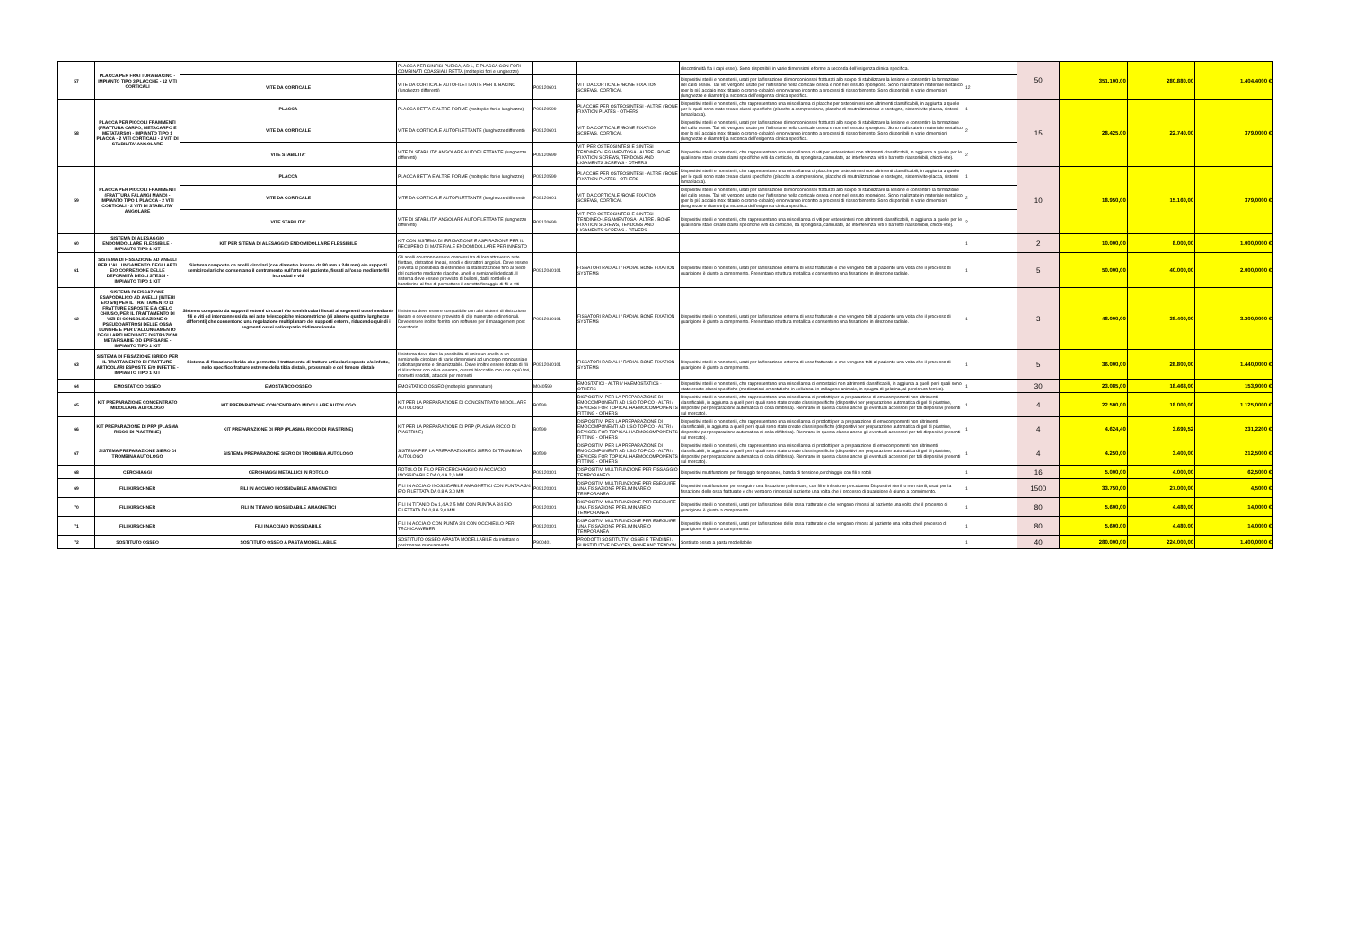| 57 | PLACCA PER FRATTURA BACINO - IMPIANTO TIPO 3 PLACCHE - 12 VITI CORTICALI | | PLACCA PER SINFISI PUBICA, AD L, E PLACCA CON FORI COMBINATI COASSIALI RETTA (molteplici fori e lunghezze) | | | discontinuità fra i capi ossei). Sono disponibili in varie dimensioni e forme a seconda dell'esigenza clinica specifica. | | 50 | 351.100,00 | 280.880,00 | 1.404,4000 € |
| | | VITE DA CORTICALE | VITE DA CORTICALE AUTOFILETTANTE PER IL BACINO (lunghezze differenti) | P09120601 | VITI DA CORTICALE /BONE FIXATION SCREWS, CORTICAL | Dispositivi sterili e non sterili, usati per la fissazione di monconi ossei fratturati allo scopo di stabilizzare la lesione e consentire la formazione del callo osseo. Tali viti vengono usate per l'infissione nella corticale ossea e non nel tessuto spongioso. Sono realizzate in materiale metallico (per lo più acciaio inox, titanio o cromo-cobalto) e non vanno incontro a processi di riassorbimento. Sono disponibili in varie dimensioni (lunghezze e diametri) a seconda dell'esigenza clinica specifica. | 12 | | | | |
| 58 | PLACCA PER PICCOLI FRAMMENTI (FRATTURA CARPO, METACARPO E METATARSO) - IMPIANTO TIPO 1 PLACCA - 2 VITI CORTICALI - 2 VITI DI STABILITA' ANGOLARE | PLACCA | PLACCA RETTA E ALTRE FORME (molteplici fori e lunghezze) | P09120599 | PLACCHE PER OSTEOSINTESI - ALTRE / BONE FIXATION PLATES - OTHERS | Dispositivi sterili e non sterili, che rappresentano una miscellanea di placche per osteosintesi non altrimenti classificabili, in aggiunta a quelle per le quali sono state create classi specifiche (placche a compressione, placche di neutralizzazione e sostegno, sistemi vite-placca, sistemi lamaplacca). | 1 | 15 | 28.425,00 | 22.740,00 | 379,0000 € |
| | | VITE DA CORTICALE | VITE DA CORTICALE AUTOFILETTANTE (lunghezze differenti) | P09120601 | VITI DA CORTICALE /BONE FIXATION SCREWS, CORTICAL | Dispositivi sterili e non sterili, usati per la fissazione di monconi ossei fratturati allo scopo di stabilizzare la lesione e consentire la formazione del callo osseo. Tali viti vengono usate per l'infissione nella corticale ossea e non nel tessuto spongioso. Sono realizzate in materiale metallico (per lo più acciaio inox, titanio o cromo-cobalto) e non vanno incontro a processi di riassorbimento. Sono disponibili in varie dimensioni (lunghezze e diametri) a seconda dell'esigenza clinica specifica. | 2 | | | | |
| | | VITE STABILITA' | VITE DI STABILITA' ANGOLARE AUTOFILETTANTE (lunghezze differenti) | P09120699 | VITI PER OSTEOSINTESI E SINTESI TENDINEO-LEGAMENTOSA - ALTRE / BONE FIXATION SCREWS, TENDONS AND LIGAMENTS SCREWS - OTHERS | Dispositivi sterili e non sterili, che rappresentano una miscellanea di viti per osteosintesi non altrimenti classificabili, in aggiunta a quelle per le quali sono state create classi specifiche (viti da corticale, da spongiosa, cannulate, ad interferenza, viti e barrette riassorbibili, chiodi-vite). | 2 | | | | |
| 59 | PLACCA PER PICCOLI FRAMMENTI (FRATTURA FALANGI MANO) - IMPIANTO TIPO 1 PLACCA - 2 VITI CORTICALI - 2 VITI DI STABILITA' ANGOLARE | PLACCA | PLACCA RETTA E ALTRE FORME (molteplici fori e lunghezze) | P09120599 | PLACCHE PER OSTEOSINTESI - ALTRE / BONE FIXATION PLATES - OTHERS | Dispositivi sterili e non sterili, che rappresentano una miscellanea di placche per osteosintesi non altrimenti classificabili, in aggiunta a quelle per le quali sono state create classi specifiche (placche a compressione, placche di neutralizzazione e sostegno, sistemi vite-placca, sistemi lamaplacca). | 1 | 10 | 18.950,00 | 15.160,00 | 379,0000 € |
| | | VITE DA CORTICALE | VITE DA CORTICALE AUTOFILETTANTE (lunghezze differenti) | P09120601 | VITI DA CORTICALE /BONE FIXATION SCREWS, CORTICAL | Dispositivi sterili e non sterili, usati per la fissazione di monconi ossei fratturati allo scopo di stabilizzare la lesione e consentire la formazione del callo osseo. Tali viti vengono usate per l'infissione nella corticale ossea e non nel tessuto spongioso. Sono realizzate in materiale metallico (per lo più acciaio inox, titanio o cromo-cobalto) e non vanno incontro a processi di riassorbimento. Sono disponibili in varie dimensioni (lunghezze e diametri) a seconda dell'esigenza clinica specifica. | 2 | | | | |
| | | VITE STABILITA' | VITE DI STABILITA' ANGOLARE AUTOFILETTANTE (lunghezze differenti) | P09120699 | VITI PER OSTEOSINTESI E SINTESI TENDINEO-LEGAMENTOSA - ALTRE / BONE FIXATION SCREWS, TENDONS AND LIGAMENTS SCREWS - OTHERS | Dispositivi sterili e non sterili, che rappresentano una miscellanea di viti per osteosintesi non altrimenti classificabili, in aggiunta a quelle per le quali sono state create classi specifiche (viti da corticale, da spongiosa, cannulate, ad interferenza, viti e barrette riassorbibili, chiodi-vite). | 2 | | | | |
| 60 | SISTEMA DI ALESAGGIO ENDOMIDOLLARE FLESSIBILE - IMPIANTO TIPO 1 KIT | KIT PER SITEMA DI ALESAGGIO ENDOMIDOLLARE FLESSIBILE | KIT CON SISTEMA DI IRRIGAZIONE E ASPIRAZIONE PER IL RECUPERO DI MATERIALE ENDOMIDOLLARE PER INNESTO | | | | 1 | 2 | 10.000,00 | 8.000,00 | 1.000,0000 € |
| 61 | SISTEMA DI FISSAZIONE AD ANELLI PER L'ALLUNGAMENTO DEGLI ARTI E\O CORREZIONE DELLE DEFORMITÀ DEGLI STESSI - IMPIANTO TIPO 1 KIT | Sistema composto da anelli circolari (con diametro interno da 80 mm a 240 mm) e/o supporti semicircolari che consentano il centramento sull'arto del paziente, fissati all'osso mediante fili incrociati e viti | Gli anelli dovranno essere connessi tra di loro attraverso aste filettate, distrattori lineari, snodi e distrattori angolari. Deve essere prevista la possibilità di estendere la stabilizzazione fino al piede del paziente mediante placche, anelli e semianelli dedicati. Il sistema deve essere provvisto di bulloni, dadi, rondelle e bandierine al fine di permettere il corretto fissaggio di fili e viti | P0912040101 | FISSATORI RADIALI / RADIAL BONE FIXATION SYSTEMS | Dispositivi sterili o non sterili, usati per la fissazione esterna di ossa fratturate e che vengono tolti al paziente una volta che il processo di guarigione è giunto a compimento. Presentano struttura metallica e consentono una fissazione in direzione radiale. | 1 | 5 | 50.000,00 | 40.000,00 | 2.000,0000 € |
| 62 | SISTEMA DI FISSAZIONE ESAPODALICO AD ANELLI (INTERI E\O 5/8) PER IL TRATTAMENTO DI FRATTURE ESPOSTE E A CIELO CHIUSO, PER IL TRATTAMENTO DI VIZI DI CONSOLIDAZIONE O PSEUDOARTROSI DELLE OSSA LUNGHE E PER L'ALLUNGAMENTO DEGLI ARTI MEDIANTE DISTRAZIONI METAFISARIE OD EPIFISARIE - IMPIANTO TIPO 1 KIT | Sistema composto da supporti esterni circolari e\o semicircolari fissati ai segmenti ossei mediante fili e viti ed interconnessi da sei aste telescopiche micrometriche (di almeno quattro lunghezze differenti) che consentono una regolazione multiplanare dei supporti esterni, riducendo quindi i segmenti ossei nello spazio tridimensionale | Il sistema deve essere compatibile con altri sistemi di distrazione lineare e deve essere provvisto di clip numerate e direzionali. Deve essere inoltre fornito con software per il management post operatorio. | P0912040101 | FISSATORI RADIALI / RADIAL BONE FIXATION SYSTEMS | Dispositivi sterili o non sterili, usati per la fissazione esterna di ossa fratturate e che vengono tolti al paziente una volta che il processo di guarigione è giunto a compimento. Presentano struttura metallica e consentono una fissazione in direzione radiale. | 1 | 3 | 48.000,00 | 38.400,00 | 3.200,0000 € |
| 63 | SISTEMA DI FISSAZIONE IBRIDO PER IL TRATTAMENTO DI FRATTURE ARTICOLARI ESPOSTE E/O INFETTE - IMPIANTO TIPO 1 KIT | Sistema di fissazione ibrido che permetta il trattamento di fratture articolari esposte e/o infette, nello specifico fratture estreme della tibia distale, prossimale e del femore distale | Il sistema deve dare la possibilità di unire un anello o un semianello circolare di varie dimensioni ad un corpo monoassiale radiotrasparente e dinamizzabile. Deve inoltre essere dotato di fili di Kirschner con oliva e senza, cursori bloccafilo con uno o più fori, morsetti snodati, attacchi per morsetti | P0912040101 | FISSATORI RADIALI / RADIAL BONE FIXATION SYSTEMS | Dispositivi sterili o non sterili, usati per la fissazione esterna di ossa fratturate e che vengono tolti al paziente una volta che il processo di guarigione è giunto a compimento. | 1 | 5 | 36.000,00 | 28.800,00 | 1.440,0000 € |
| 64 | EMOSTATICO OSSEO | EMOSTATICO OSSEO | EMOSTATICO OSSEO (molteplici grammature) | M040599 | EMOSTATICI - ALTRI / HAEMOSTATICS - OTHERS | Dispositivi sterili e non sterili, che rappresentano una miscellanea di emostatici non altrimenti classificabili, in aggiunta a quelli per i quali sono state create classi specifiche (medicazioni emostatiche in cellulosa, in collagene animale, in spugna di gelatina, al percloruro ferrico). | 1 | 30 | 23.085,00 | 18.468,00 | 153,9000 € |
| 65 | KIT PREPARAZIONE CONCENTRATO MIDOLLARE AUTOLOGO | KIT PREPARAZIONE CONCENTRATO MIDOLLARE AUTOLOGO | KIT PER LA PREPARAZIONE DI CONCENTRATO MIDOLLARE AUTOLOGO | B0599 | DISPOSITIVI PER LA PREPARAZIONE DI EMOCOMPONENTI AD USO TOPICO - ALTRI / DEVICES FOR TOPICAL HAEMOCOMPONENTS FITTING - OTHERS | Dispositivi sterili o non sterili, che rappresentano una miscellanea di prodotti per la preparazione di emocomponenti non altrimenti classificabili, in aggiunta a quelli per i quali sono state create classi specifiche (dispositivi per preparazione automatica di gel di piastrine, dispositivi per preparazione automatica di colla di fibrina). Rientrano in questa classe anche gli eventuali accessori per tali dispositivi presenti sul mercato). | 1 | 4 | 22.500,00 | 18.000,00 | 1.125,0000 € |
| 66 | KIT PREPARAZIONE DI PRP (PLASMA RICCO DI PIASTRINE) | KIT PREPARAZIONE DI PRP (PLASMA RICCO DI PIASTRINE) | KIT PER LA PREPARAZIONE DI PRP (PLASMA RICCO DI PIASTRINE) | B0599 | DISPOSITIVI PER LA PREPARAZIONE DI EMOCOMPONENTI AD USO TOPICO - ALTRI / DEVICES FOR TOPICAL HAEMOCOMPONENTS FITTING - OTHERS | Dispositivi sterili o non sterili, che rappresentano una miscellanea di prodotti per la preparazione di emocomponenti non altrimenti classificabili, in aggiunta a quelli per i quali sono state create classi specifiche (dispositivi per preparazione automatica di gel di piastrine, dispositivi per preparazione automatica di colla di fibrina). Rientrano in questa classe anche gli eventuali accessori per tali dispositivi presenti sul mercato). | 1 | 4 | 4.624,40 | 3.699,52 | 231,2200 € |
| 67 | SISTEMA PREPARAZIONE SIERO DI TROMBINA AUTOLOGO | SISTEMA PREPARAZIONE SIERO DI TROMBINA AUTOLOGO | SISTEMA PER LA PREPARAZIONE DI SIERO DI TROMBINA AUTOLOGO | B0599 | DISPOSITIVI PER LA PREPARAZIONE DI EMOCOMPONENTI AD USO TOPICO - ALTRI / DEVICES FOR TOPICAL HAEMOCOMPONENTS FITTING - OTHERS | Dispositivi sterili o non sterili, che rappresentano una miscellanea di prodotti per la preparazione di emocomponenti non altrimenti classificabili, in aggiunta a quelli per i quali sono state create classi specifiche (dispositivi per preparazione automatica di gel di piastrine, dispositivi per preparazione automatica di colla di fibrina). Rientrano in questa classe anche gli eventuali accessori per tali dispositivi presenti sul mercato). | 1 | 4 | 4.250,00 | 3.400,00 | 212,5000 € |
| 68 | CERCHIAGGI | CERCHIAGGI METALLICI IN ROTOLO | ROTOLO DI FILO PER CERCHIAGGIO IN ACCIACIO INOSSIDABILE DA 0,4 A 2,0 MM | P09120301 | DISPOSITIVI MULTIFUNZIONE PER FISSAGGIO TEMPORANEO | Dispositivi multifunzione per fissaggio temporaneo, banda di tensione,cerchiaggio con fili e rotoli | 1 | 16 | 5.000,00 | 4.000,00 | 62,5000 € |
| 69 | FILI KIRSCHNER | FILI IN ACCIAIO INOSSIDABILE AMAGNETICI | FILI IN ACCIAIO INOSSIDABILE AMAGNETICI CON PUNTA A 3/4 E/O FILETTATA DA 0,8 A 3,0 MM | P09120301 | DISPOSITIVI MULTIFUNZIONE PER ESEGUIRE UNA FISSAZIONE PRELIMINARE O TEMPORANEA | Dispositivi multifunzione per eseguire una fissazione peliminare, con fili e infissione percutanea Dispositivi sterili o non sterili, usati per la fissazione delle ossa fratturate e che vengono rimossi al paziente una volta che il processo di guarigione è giunto a compimento. | 1 | 1500 | 33.750,00 | 27.000,00 | 4,5000 € |
| 70 | FILI KIRSCHNER | FILI IN TITANIO INOSSIDABILE AMAGNETICI | FILI IN TITANIO DA 1,4 A 2,5 MM CON PUNTA A 3/4 E/O FILETTATA DA 0,8 A 3,0 MM | P09120301 | DISPOSITIVI MULTIFUNZIONE PER ESEGUIRE UNA FISSAZIONE PRELIMINARE O TEMPORANEA | Dispositivi sterili o non sterili, usati per la fissazione delle ossa fratturate e che vengono rimossi al paziente una volta che il processo di guarigione è giunto a compimento. | 1 | 80 | 5.600,00 | 4.480,00 | 14,0000 € |
| 71 | FILI KIRSCHNER | FILI IN ACCIAIO INOSSIDABILE | FILI IN ACCIAIO CON PUNTA 3/4 CON OCCHIELLO PER TECNICA WEBER | P09120301 | DISPOSITIVI MULTIFUNZIONE PER ESEGUIRE UNA FISSAZIONE PRELIMINARE O TEMPORANEA | Dispositivi sterili o non sterili, usati per la fissazione delle ossa fratturate e che vengono rimoss al paziente una volta che il processo di guarigione è giunto a compimento. | 1 | 80 | 5.600,00 | 4.480,00 | 14,0000 € |
| 72 | SOSTITUTO OSSEO | SOSTITUTO OSSEO A PASTA MODELLABILE | SOSTITUTO OSSEO A PASTA MODELLABILE da iniettare o posizionare manualmente | P900401 | PRODOTTI SOSTITUTIVI OSSEI E TENDINEI / SUBSTITUTIVE DEVICES, BONE AND TENDON | Sostituto osseo a pasta modellabile | 1 | 40 | 280.000,00 | 224.000,00 | 1.400,0000 € |